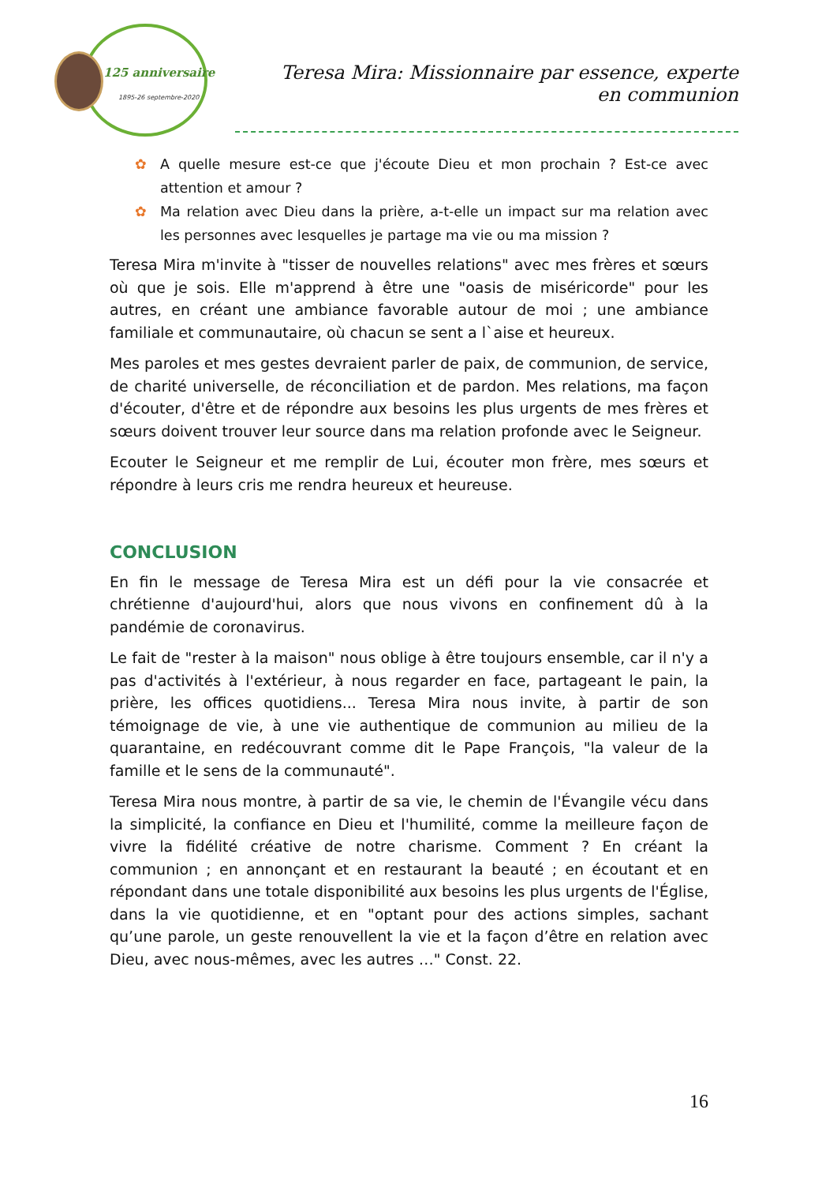125 anniversaire
1895-26 septembre-2020
Teresa Mira: Missionnaire par essence, experte en communion
✿ A quelle mesure est-ce que j'écoute Dieu et mon prochain ? Est-ce avec attention et amour ?
✿ Ma relation avec Dieu dans la prière, a-t-elle un impact sur ma relation avec les personnes avec lesquelles je partage ma vie ou ma mission ?
Teresa Mira m'invite à "tisser de nouvelles relations" avec mes frères et sœurs où que je sois. Elle m'apprend à être une "oasis de miséricorde" pour les autres, en créant une ambiance favorable autour de moi ; une ambiance familiale et communautaire, où chacun se sent a l`aise et heureux.
Mes paroles et mes gestes devraient parler de paix, de communion, de service, de charité universelle, de réconciliation et de pardon. Mes relations, ma façon d'écouter, d'être et de répondre aux besoins les plus urgents de mes frères et sœurs doivent trouver leur source dans ma relation profonde avec le Seigneur.
Ecouter le Seigneur et me remplir de Lui, écouter mon frère, mes sœurs et répondre à leurs cris me rendra heureux et heureuse.
CONCLUSION
En fin le message de Teresa Mira est un défi pour la vie consacrée et chrétienne d'aujourd'hui, alors que nous vivons en confinement dû à la pandémie de coronavirus.
Le fait de "rester à la maison" nous oblige à être toujours ensemble, car il n'y a pas d'activités à l'extérieur, à nous regarder en face, partageant le pain, la prière, les offices quotidiens... Teresa Mira nous invite, à partir de son témoignage de vie, à une vie authentique de communion au milieu de la quarantaine, en redécouvrant comme dit le Pape François, "la valeur de la famille et le sens de la communauté".
Teresa Mira nous montre, à partir de sa vie, le chemin de l'Évangile vécu dans la simplicité, la confiance en Dieu et l'humilité, comme la meilleure façon de vivre la fidélité créative de notre charisme. Comment ? En créant la communion ; en annonçant et en restaurant la beauté ; en écoutant et en répondant dans une totale disponibilité aux besoins les plus urgents de l'Église, dans la vie quotidienne, et en "optant pour des actions simples, sachant qu’une parole, un geste renouvellent la vie et la façon d’être en relation avec Dieu, avec nous-mêmes, avec les autres …" Const. 22.
16